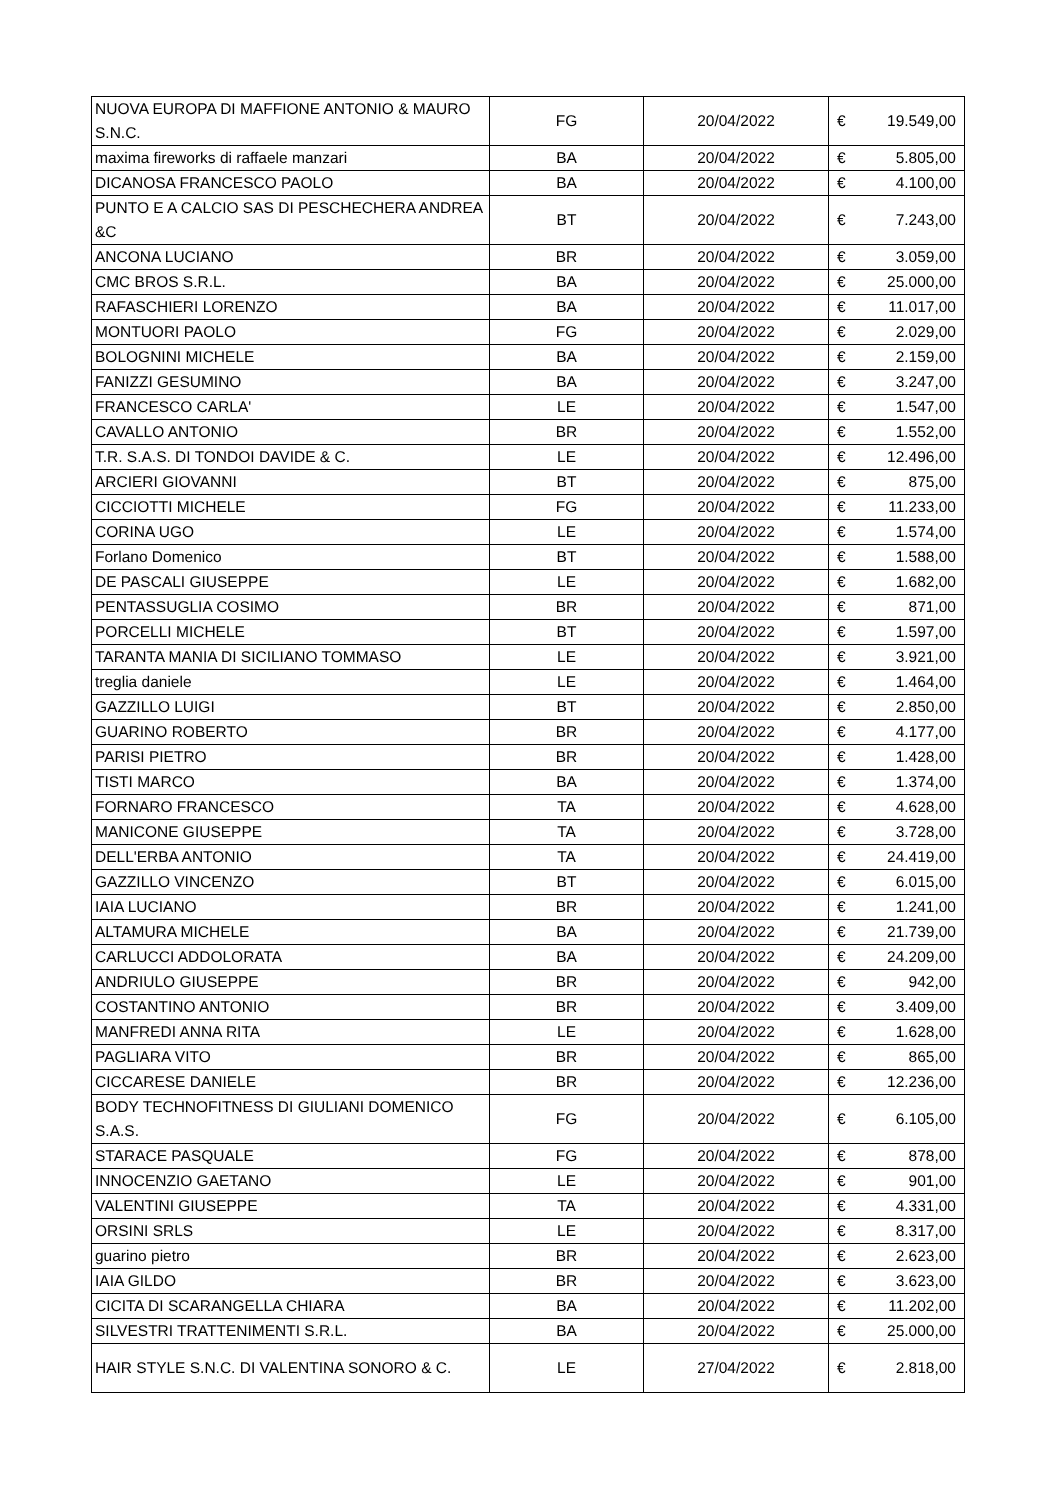| NUOVA EUROPA DI MAFFIONE ANTONIO & MAURO S.N.C. | FG | 20/04/2022 | € | 19.549,00 |
| maxima fireworks di raffaele manzari | BA | 20/04/2022 | € | 5.805,00 |
| DICANOSA FRANCESCO PAOLO | BA | 20/04/2022 | € | 4.100,00 |
| PUNTO E A CALCIO SAS DI PESCHECHERA ANDREA &C | BT | 20/04/2022 | € | 7.243,00 |
| ANCONA LUCIANO | BR | 20/04/2022 | € | 3.059,00 |
| CMC BROS S.R.L. | BA | 20/04/2022 | € | 25.000,00 |
| RAFASCHIERI LORENZO | BA | 20/04/2022 | € | 11.017,00 |
| MONTUORI PAOLO | FG | 20/04/2022 | € | 2.029,00 |
| BOLOGNINI MICHELE | BA | 20/04/2022 | € | 2.159,00 |
| FANIZZI GESUMINO | BA | 20/04/2022 | € | 3.247,00 |
| FRANCESCO CARLA' | LE | 20/04/2022 | € | 1.547,00 |
| CAVALLO ANTONIO | BR | 20/04/2022 | € | 1.552,00 |
| T.R. S.A.S. DI TONDOI DAVIDE & C. | LE | 20/04/2022 | € | 12.496,00 |
| ARCIERI GIOVANNI | BT | 20/04/2022 | € | 875,00 |
| CICCIOTTI MICHELE | FG | 20/04/2022 | € | 11.233,00 |
| CORINA UGO | LE | 20/04/2022 | € | 1.574,00 |
| Forlano Domenico | BT | 20/04/2022 | € | 1.588,00 |
| DE PASCALI GIUSEPPE | LE | 20/04/2022 | € | 1.682,00 |
| PENTASSUGLIA COSIMO | BR | 20/04/2022 | € | 871,00 |
| PORCELLI MICHELE | BT | 20/04/2022 | € | 1.597,00 |
| TARANTA MANIA DI SICILIANO TOMMASO | LE | 20/04/2022 | € | 3.921,00 |
| treglia daniele | LE | 20/04/2022 | € | 1.464,00 |
| GAZZILLO LUIGI | BT | 20/04/2022 | € | 2.850,00 |
| GUARINO ROBERTO | BR | 20/04/2022 | € | 4.177,00 |
| PARISI PIETRO | BR | 20/04/2022 | € | 1.428,00 |
| TISTI MARCO | BA | 20/04/2022 | € | 1.374,00 |
| FORNARO FRANCESCO | TA | 20/04/2022 | € | 4.628,00 |
| MANICONE GIUSEPPE | TA | 20/04/2022 | € | 3.728,00 |
| DELL'ERBA ANTONIO | TA | 20/04/2022 | € | 24.419,00 |
| GAZZILLO VINCENZO | BT | 20/04/2022 | € | 6.015,00 |
| IAIA LUCIANO | BR | 20/04/2022 | € | 1.241,00 |
| ALTAMURA MICHELE | BA | 20/04/2022 | € | 21.739,00 |
| CARLUCCI ADDOLORATA | BA | 20/04/2022 | € | 24.209,00 |
| ANDRIULO GIUSEPPE | BR | 20/04/2022 | € | 942,00 |
| COSTANTINO ANTONIO | BR | 20/04/2022 | € | 3.409,00 |
| MANFREDI ANNA RITA | LE | 20/04/2022 | € | 1.628,00 |
| PAGLIARA VITO | BR | 20/04/2022 | € | 865,00 |
| CICCARESE DANIELE | BR | 20/04/2022 | € | 12.236,00 |
| BODY TECHNOFITNESS DI GIULIANI DOMENICO S.A.S. | FG | 20/04/2022 | € | 6.105,00 |
| STARACE PASQUALE | FG | 20/04/2022 | € | 878,00 |
| INNOCENZIO GAETANO | LE | 20/04/2022 | € | 901,00 |
| VALENTINI GIUSEPPE | TA | 20/04/2022 | € | 4.331,00 |
| ORSINI SRLS | LE | 20/04/2022 | € | 8.317,00 |
| guarino pietro | BR | 20/04/2022 | € | 2.623,00 |
| IAIA GILDO | BR | 20/04/2022 | € | 3.623,00 |
| CICITA DI SCARANGELLA CHIARA | BA | 20/04/2022 | € | 11.202,00 |
| SILVESTRI TRATTENIMENTI S.R.L. | BA | 20/04/2022 | € | 25.000,00 |
| HAIR STYLE S.N.C. DI VALENTINA SONORO & C. | LE | 27/04/2022 | € | 2.818,00 |